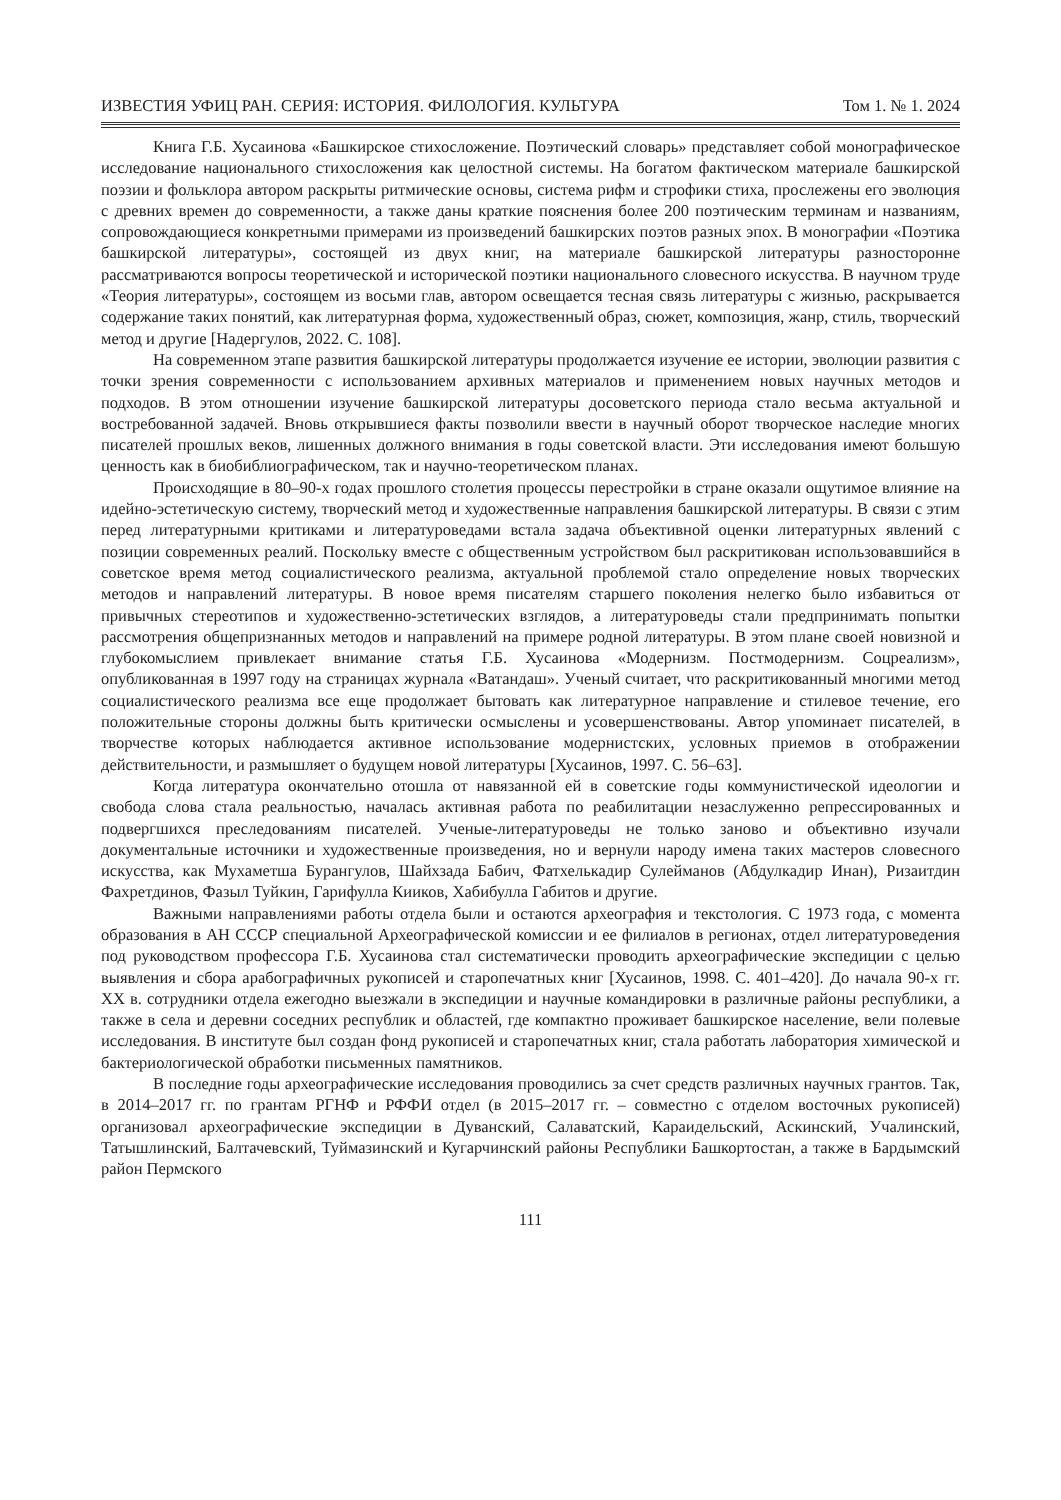ИЗВЕСТИЯ УФИЦ РАН. СЕРИЯ: ИСТОРИЯ. ФИЛОЛОГИЯ. КУЛЬТУРА Том 1. № 1. 2024
Книга Г.Б. Хусаинова «Башкирское стихосложение. Поэтический словарь» представляет собой монографическое исследование национального стихосложения как целостной системы. На богатом фактическом материале башкирской поэзии и фольклора автором раскрыты ритмические основы, система рифм и строфики стиха, прослежены его эволюция с древних времен до современности, а также даны краткие пояснения более 200 поэтическим терминам и названиям, сопровождающиеся конкретными примерами из произведений башкирских поэтов разных эпох. В монографии «Поэтика башкирской литературы», состоящей из двух книг, на материале башкирской литературы разносторонне рассматриваются вопросы теоретической и исторической поэтики национального словесного искусства. В научном труде «Теория литературы», состоящем из восьми глав, автором освещается тесная связь литературы с жизнью, раскрывается содержание таких понятий, как литературная форма, художественный образ, сюжет, композиция, жанр, стиль, творческий метод и другие [Надергулов, 2022. С. 108].
На современном этапе развития башкирской литературы продолжается изучение ее истории, эволюции развития с точки зрения современности с использованием архивных материалов и применением новых научных методов и подходов. В этом отношении изучение башкирской литературы досоветского периода стало весьма актуальной и востребованной задачей. Вновь открывшиеся факты позволили ввести в научный оборот творческое наследие многих писателей прошлых веков, лишенных должного внимания в годы советской власти. Эти исследования имеют большую ценность как в биобиблиографическом, так и научно-теоретическом планах.
Происходящие в 80–90-х годах прошлого столетия процессы перестройки в стране оказали ощутимое влияние на идейно-эстетическую систему, творческий метод и художественные направления башкирской литературы. В связи с этим перед литературными критиками и литературоведами встала задача объективной оценки литературных явлений с позиции современных реалий. Поскольку вместе с общественным устройством был раскритикован использовавшийся в советское время метод социалистического реализма, актуальной проблемой стало определение новых творческих методов и направлений литературы. В новое время писателям старшего поколения нелегко было избавиться от привычных стереотипов и художественно-эстетических взглядов, а литературоведы стали предпринимать попытки рассмотрения общепризнанных методов и направлений на примере родной литературы. В этом плане своей новизной и глубокомыслием привлекает внимание статья Г.Б. Хусаинова «Модернизм. Постмодернизм. Соцреализм», опубликованная в 1997 году на страницах журнала «Ватандаш». Ученый считает, что раскритикованный многими метод социалистического реализма все еще продолжает бытовать как литературное направление и стилевое течение, его положительные стороны должны быть критически осмыслены и усовершенствованы. Автор упоминает писателей, в творчестве которых наблюдается активное использование модернистских, условных приемов в отображении действительности, и размышляет о будущем новой литературы [Хусаинов, 1997. С. 56–63].
Когда литература окончательно отошла от навязанной ей в советские годы коммунистической идеологии и свобода слова стала реальностью, началась активная работа по реабилитации незаслуженно репрессированных и подвергшихся преследованиям писателей. Ученые-литературоведы не только заново и объективно изучали документальные источники и художественные произведения, но и вернули народу имена таких мастеров словесного искусства, как Мухаметша Бурангулов, Шайхзада Бабич, Фатхелькадир Сулейманов (Абдулкадир Инан), Ризаитдин Фахретдинов, Фазыл Туйкин, Гарифулла Кииков, Хабибулла Габитов и другие.
Важными направлениями работы отдела были и остаются археография и текстология. С 1973 года, с момента образования в АН СССР специальной Археографической комиссии и ее филиалов в регионах, отдел литературоведения под руководством профессора Г.Б. Хусаинова стал систематически проводить археографические экспедиции с целью выявления и сбора арабографичных рукописей и старопечатных книг [Хусаинов, 1998. С. 401–420]. До начала 90-х гг. XX в. сотрудники отдела ежегодно выезжали в экспедиции и научные командировки в различные районы республики, а также в села и деревни соседних республик и областей, где компактно проживает башкирское население, вели полевые исследования. В институте был создан фонд рукописей и старопечатных книг, стала работать лаборатория химической и бактериологической обработки письменных памятников.
В последние годы археографические исследования проводились за счет средств различных научных грантов. Так, в 2014–2017 гг. по грантам РГНФ и РФФИ отдел (в 2015–2017 гг. – совместно с отделом восточных рукописей) организовал археографические экспедиции в Дуванский, Салаватский, Караидельский, Аскинский, Учалинский, Татышлинский, Балтачевский, Туймазинский и Кугарчинский районы Республики Башкортостан, а также в Бардымский район Пермского
111